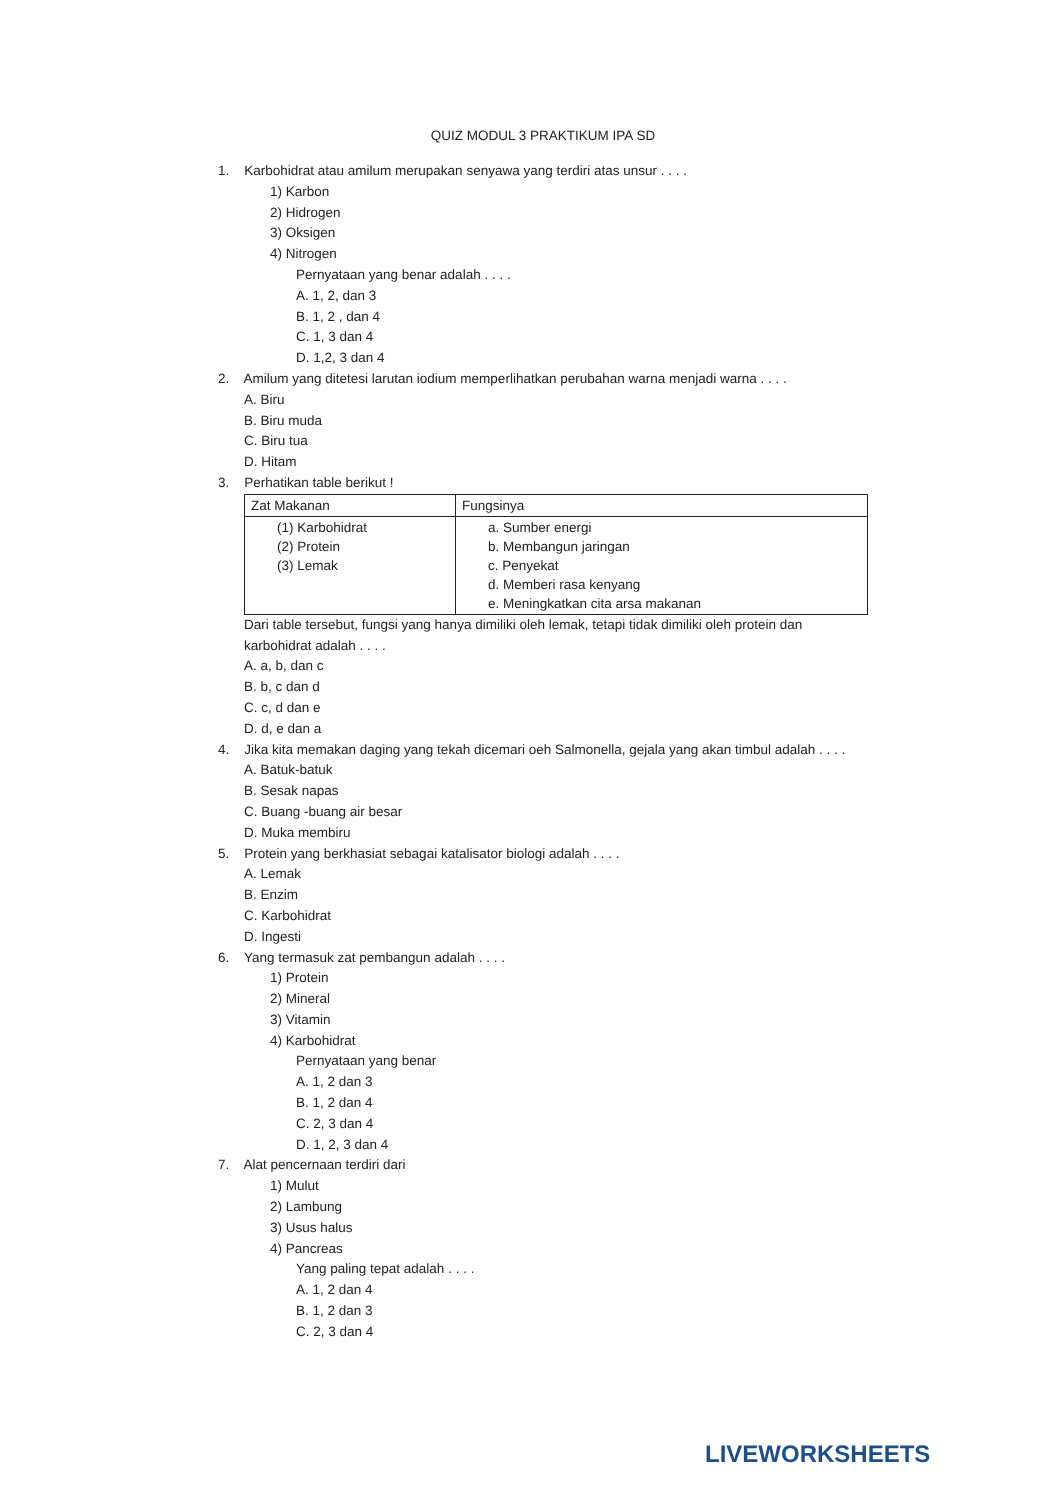QUIZ MODUL 3 PRAKTIKUM IPA SD
1. Karbohidrat atau amilum merupakan senyawa yang terdiri atas unsur . . . .
1) Karbon
2) Hidrogen
3) Oksigen
4) Nitrogen
Pernyataan yang benar adalah . . . .
A. 1, 2, dan 3
B. 1, 2 , dan 4
C. 1, 3 dan 4
D. 1,2, 3 dan 4
2. Amilum yang ditetesi larutan iodium memperlihatkan perubahan warna menjadi warna . . . .
A. Biru
B. Biru muda
C. Biru tua
D. Hitam
3. Perhatikan table berikut !
| Zat Makanan | Fungsinya |
| (1) Karbohidrat (2) Protein (3) Lemak | a. Sumber energi b. Membangun jaringan c. Penyekat d. Memberi rasa kenyang e. Meningkatkan cita arsa makanan |
Dari table tersebut, fungsi yang hanya dimiliki oleh lemak, tetapi tidak dimiliki oleh protein dan karbohidrat adalah . . . .
A. a, b, dan c
B. b, c dan d
C. c, d dan e
D. d, e dan a
4. Jika kita memakan daging yang tekah dicemari oeh Salmonella, gejala yang akan timbul adalah . . . .
A. Batuk-batuk
B. Sesak napas
C. Buang -buang air besar
D. Muka membiru
5. Protein yang berkhasiat sebagai katalisator biologi adalah . . . .
A. Lemak
B. Enzim
C. Karbohidrat
D. Ingesti
6. Yang termasuk zat pembangun adalah . . . .
1) Protein
2) Mineral
3) Vitamin
4) Karbohidrat
Pernyataan yang benar
A. 1, 2 dan 3
B. 1, 2 dan 4
C. 2, 3 dan 4
D. 1, 2, 3 dan 4
7. Alat pencernaan terdiri dari
1) Mulut
2) Lambung
3) Usus halus
4) Pancreas
Yang paling tepat adalah . . . .
A. 1, 2 dan 4
B. 1, 2 dan 3
C. 2, 3 dan 4
LIVEWORKSHEETS